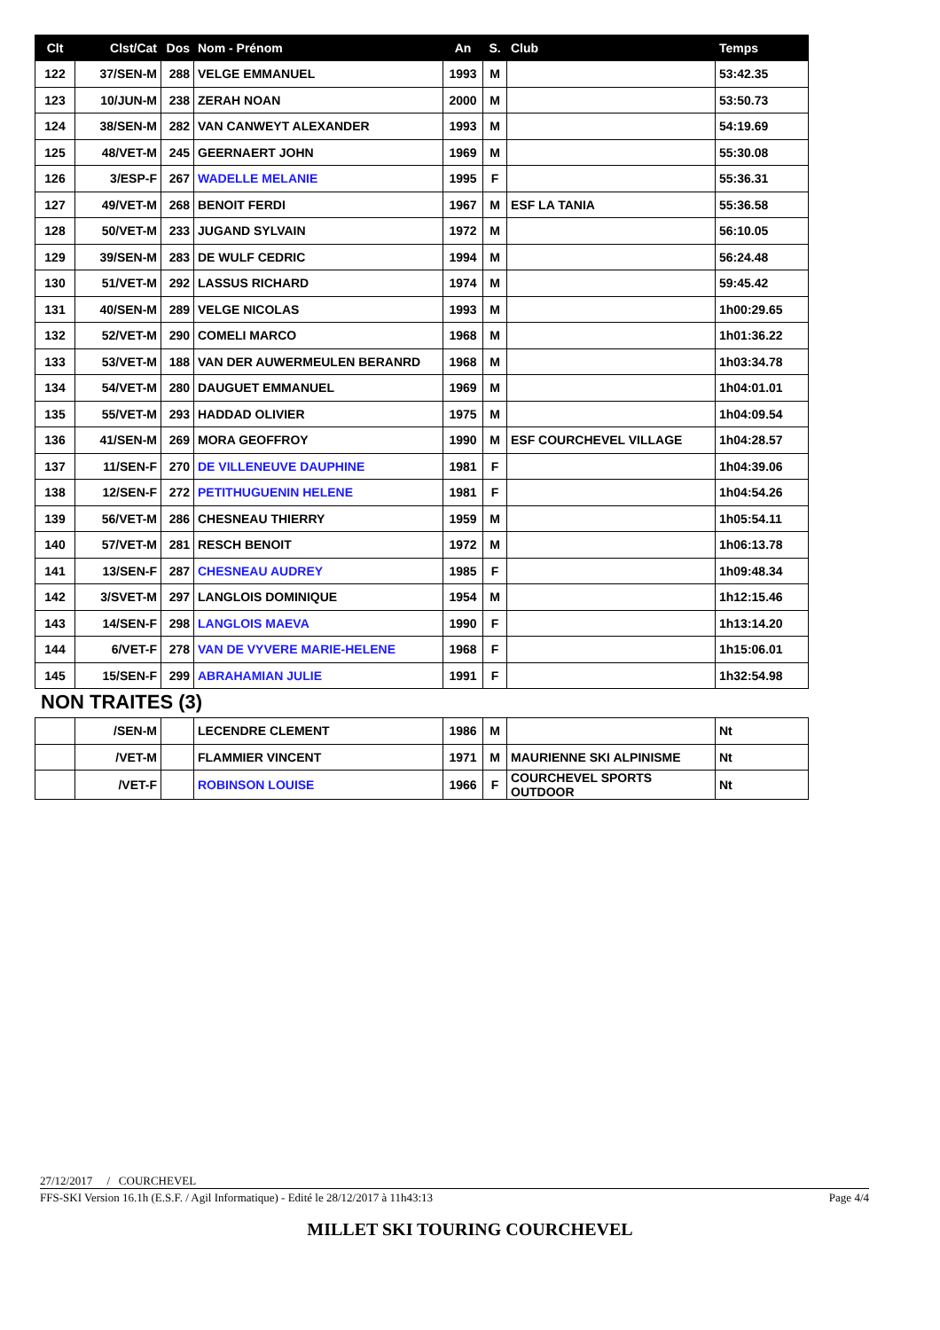| Clt | Clst/Cat | Dos | Nom - Prénom | An | S. | Club | Temps |
| --- | --- | --- | --- | --- | --- | --- | --- |
| 122 | 37/SEN-M | 288 | VELGE EMMANUEL | 1993 | M | | 53:42.35 |
| 123 | 10/JUN-M | 238 | ZERAH NOAN | 2000 | M | | 53:50.73 |
| 124 | 38/SEN-M | 282 | VAN CANWEYT ALEXANDER | 1993 | M | | 54:19.69 |
| 125 | 48/VET-M | 245 | GEERNAERT JOHN | 1969 | M | | 55:30.08 |
| 126 | 3/ESP-F | 267 | WADELLE MELANIE | 1995 | F | | 55:36.31 |
| 127 | 49/VET-M | 268 | BENOIT FERDI | 1967 | M | ESF LA TANIA | 55:36.58 |
| 128 | 50/VET-M | 233 | JUGAND SYLVAIN | 1972 | M | | 56:10.05 |
| 129 | 39/SEN-M | 283 | DE WULF CEDRIC | 1994 | M | | 56:24.48 |
| 130 | 51/VET-M | 292 | LASSUS RICHARD | 1974 | M | | 59:45.42 |
| 131 | 40/SEN-M | 289 | VELGE NICOLAS | 1993 | M | | 1h00:29.65 |
| 132 | 52/VET-M | 290 | COMELI MARCO | 1968 | M | | 1h01:36.22 |
| 133 | 53/VET-M | 188 | VAN DER AUWERMEULEN BERANRD | 1968 | M | | 1h03:34.78 |
| 134 | 54/VET-M | 280 | DAUGUET EMMANUEL | 1969 | M | | 1h04:01.01 |
| 135 | 55/VET-M | 293 | HADDAD OLIVIER | 1975 | M | | 1h04:09.54 |
| 136 | 41/SEN-M | 269 | MORA GEOFFROY | 1990 | M | ESF COURCHEVEL VILLAGE | 1h04:28.57 |
| 137 | 11/SEN-F | 270 | DE VILLENEUVE DAUPHINE | 1981 | F | | 1h04:39.06 |
| 138 | 12/SEN-F | 272 | PETITHUGUENIN HELENE | 1981 | F | | 1h04:54.26 |
| 139 | 56/VET-M | 286 | CHESNEAU THIERRY | 1959 | M | | 1h05:54.11 |
| 140 | 57/VET-M | 281 | RESCH BENOIT | 1972 | M | | 1h06:13.78 |
| 141 | 13/SEN-F | 287 | CHESNEAU AUDREY | 1985 | F | | 1h09:48.34 |
| 142 | 3/SVET-M | 297 | LANGLOIS DOMINIQUE | 1954 | M | | 1h12:15.46 |
| 143 | 14/SEN-F | 298 | LANGLOIS MAEVA | 1990 | F | | 1h13:14.20 |
| 144 | 6/VET-F | 278 | VAN DE VYVERE MARIE-HELENE | 1968 | F | | 1h15:06.01 |
| 145 | 15/SEN-F | 299 | ABRAHAMIAN JULIE | 1991 | F | | 1h32:54.98 |
NON TRAITES (3)
| | /SEN-M | | LECENDRE CLEMENT | 1986 | M | | Nt |
| | /VET-M | | FLAMMIER VINCENT | 1971 | M | MAURIENNE SKI ALPINISME | Nt |
| | /VET-F | | ROBINSON LOUISE | 1966 | F | COURCHEVEL SPORTS OUTDOOR | Nt |
27/12/2017 / COURCHEVEL
FFS-SKI Version 16.1h (E.S.F. / Agil Informatique) - Edité le 28/12/2017 à 11h43:13 Page 4/4
MILLET SKI TOURING COURCHEVEL